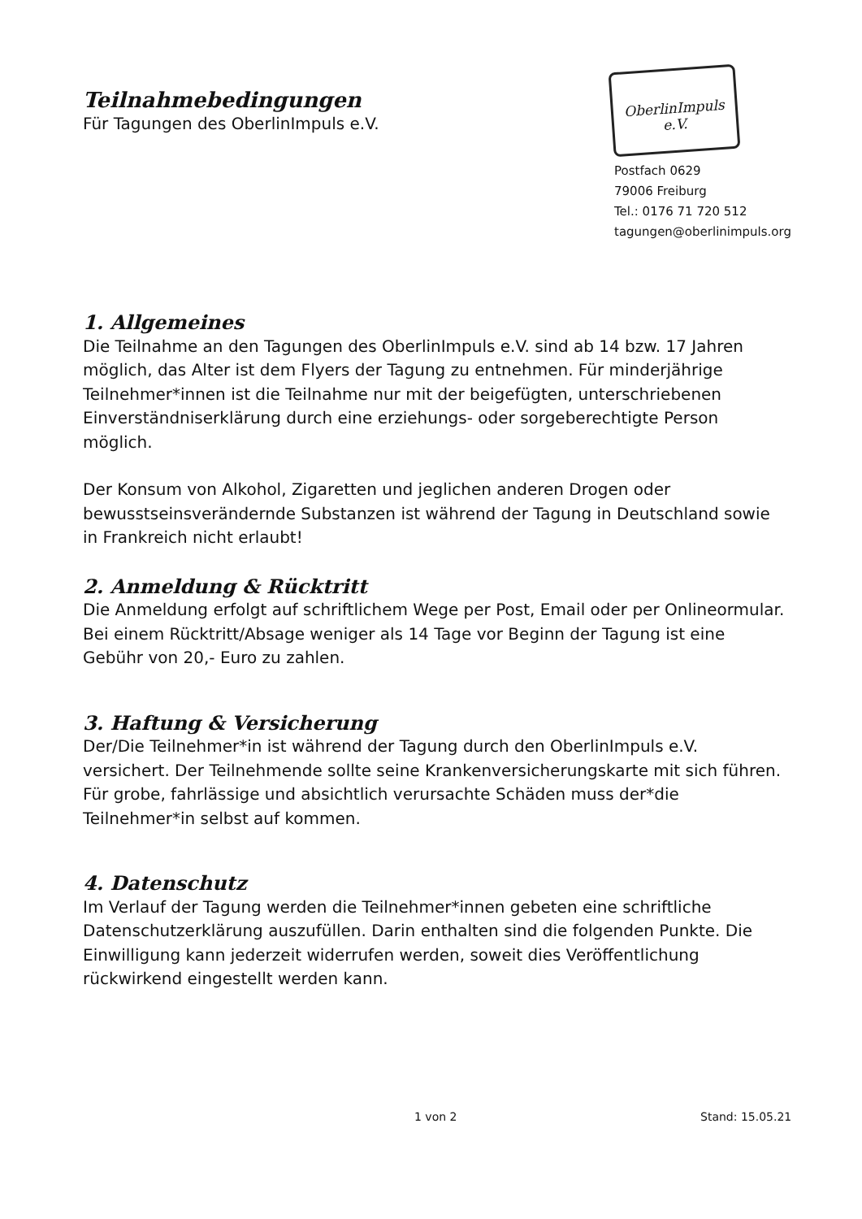Teilnahmebedingungen
Für Tagungen des OberlinImpuls e.V.
OberlinImpuls e.V.
Postfach 0629
79006 Freiburg
Tel.: 0176 71 720 512
tagungen@oberlinimpuls.org
1. Allgemeines
Die Teilnahme an den Tagungen des OberlinImpuls e.V. sind ab 14 bzw. 17 Jahren möglich, das Alter ist dem Flyers der Tagung zu entnehmen. Für minderjährige Teilnehmer*innen ist die Teilnahme nur mit der beigefügten, unterschriebenen Einverständniserklärung durch eine erziehungs- oder sorgeberechtigte Person möglich.
Der Konsum von Alkohol, Zigaretten und jeglichen anderen Drogen oder bewusstseinsverändernde Substanzen ist während der Tagung in Deutschland sowie in Frankreich nicht erlaubt!
2. Anmeldung & Rücktritt
Die Anmeldung erfolgt auf schriftlichem Wege per Post, Email oder per Onlineormular. Bei einem Rücktritt/Absage weniger als 14 Tage vor Beginn der Tagung ist eine Gebühr von 20,- Euro zu zahlen.
3. Haftung & Versicherung
Der/Die Teilnehmer*in ist während der Tagung durch den OberlinImpuls e.V. versichert. Der Teilnehmende sollte seine Krankenversicherungskarte mit sich führen.
Für grobe, fahrlässige und absichtlich verursachte Schäden muss der*die Teilnehmer*in selbst auf kommen.
4. Datenschutz
Im Verlauf der Tagung werden die Teilnehmer*innen gebeten eine schriftliche Datenschutzerklärung auszufüllen. Darin enthalten sind die folgenden Punkte. Die Einwilligung kann jederzeit widerrufen werden, soweit dies Veröffentlichung rückwirkend eingestellt werden kann.
1 von 2 Stand: 15.05.21